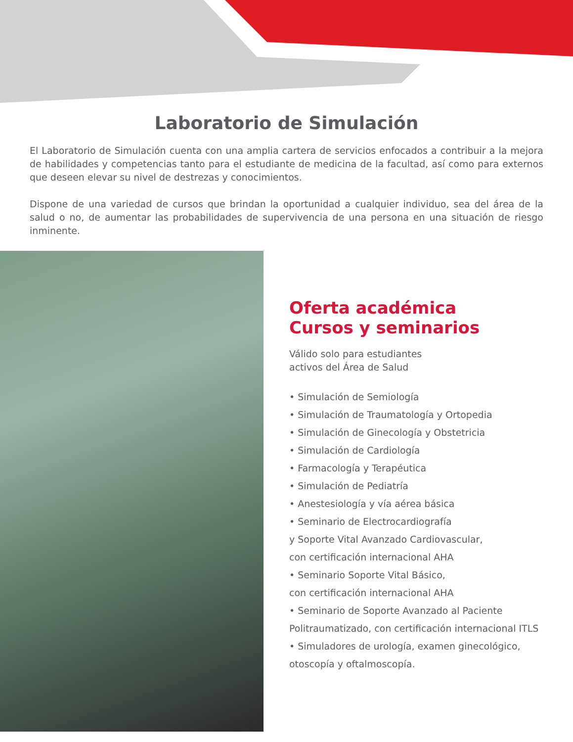Laboratorio de Simulación
El Laboratorio de Simulación cuenta con una amplia cartera de servicios enfocados a contribuir a la mejora de habilidades y competencias tanto para el estudiante de medicina de la facultad, así como para externos que deseen elevar su nivel de destrezas y conocimientos.
Dispone de una variedad de cursos que brindan la oportunidad a cualquier individuo, sea del área de la salud o no, de aumentar las probabilidades de supervivencia de una persona en una situación de riesgo inminente.
Oferta académica
Cursos y seminarios
Válido solo para estudiantes
activos del Área de Salud
• Simulación de Semiología
• Simulación de Traumatología y Ortopedia
• Simulación de Ginecología y Obstetricia
• Simulación de Cardiología
• Farmacología y Terapéutica
• Simulación de Pediatría
• Anestesiología y vía aérea básica
• Seminario de Electrocardiografía
y Soporte Vital Avanzado Cardiovascular,
con certificación internacional AHA
• Seminario Soporte Vital Básico,
con certificación internacional AHA
• Seminario de Soporte Avanzado al Paciente
Politraumatizado, con certificación internacional ITLS
• Simuladores de urología, examen ginecológico,
otoscopía y oftalmoscopía.